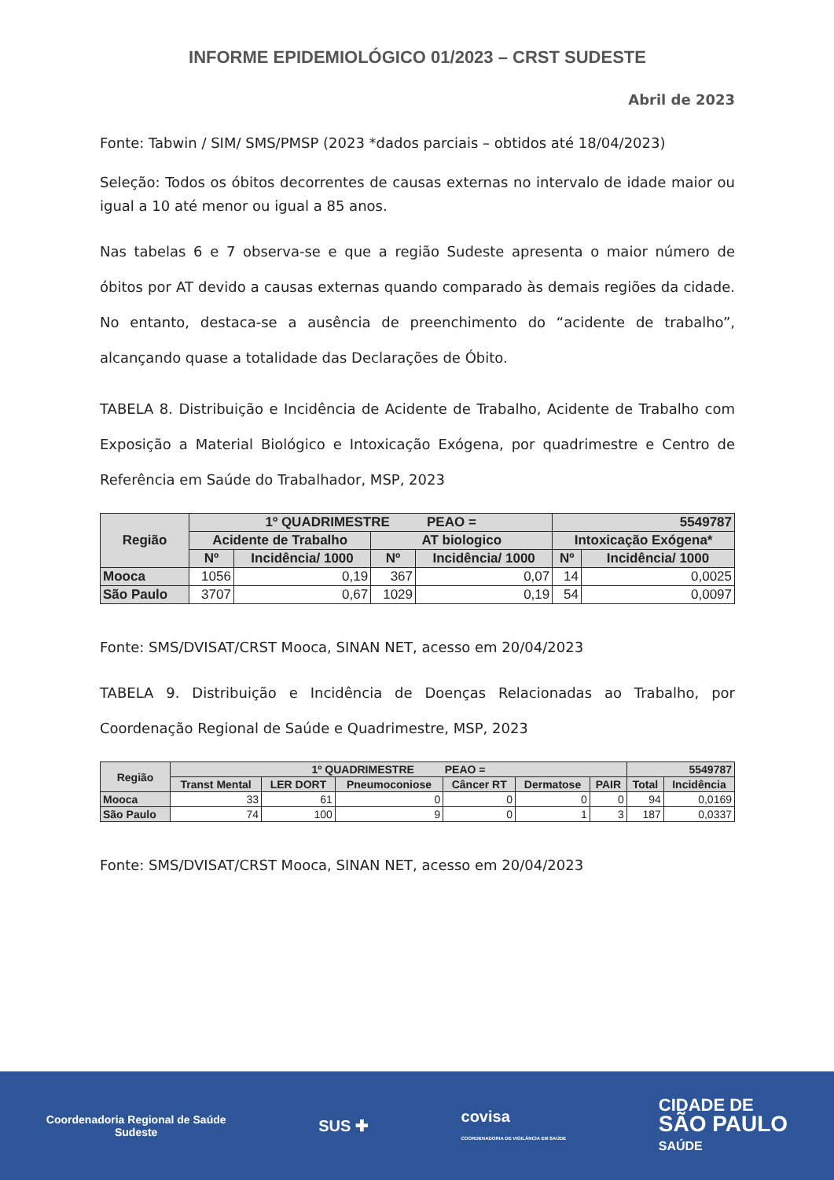INFORME EPIDEMIOLÓGICO 01/2023 – CRST SUDESTE
Abril de 2023
Fonte: Tabwin / SIM/ SMS/PMSP (2023 *dados parciais – obtidos até 18/04/2023)
Seleção: Todos os óbitos decorrentes de causas externas no intervalo de idade maior ou igual a 10 até menor ou igual a 85 anos.
Nas tabelas 6 e 7 observa-se e que a região Sudeste apresenta o maior número de óbitos por AT devido a causas externas quando comparado às demais regiões da cidade. No entanto, destaca-se a ausência de preenchimento do “acidente de trabalho”, alcançando quase a totalidade das Declarações de Óbito.
TABELA 8. Distribuição e Incidência de Acidente de Trabalho, Acidente de Trabalho com Exposição a Material Biológico e Intoxicação Exógena, por quadrimestre e Centro de Referência em Saúde do Trabalhador, MSP, 2023
| Região | 1º QUADRIMESTRE PEAO = | | | | 5549787 | |
| --- | --- | --- | --- | --- | --- | --- |
| | Acidente de Trabalho | | AT biologico | | Intoxicação Exógena* | |
| | Nº | Incidência/ 1000 | Nº | Incidência/ 1000 | Nº | Incidência/ 1000 |
| Mooca | 1056 | 0,19 | 367 | 0,07 | 14 | 0,0025 |
| São Paulo | 3707 | 0,67 | 1029 | 0,19 | 54 | 0,0097 |
Fonte: SMS/DVISAT/CRST Mooca, SINAN NET, acesso em 20/04/2023
TABELA 9. Distribuição e Incidência de Doenças Relacionadas ao Trabalho, por Coordenação Regional de Saúde e Quadrimestre, MSP, 2023
| Região | 1º QUADRIMESTRE PEAO = | | | | | | 5549787 | |
| --- | --- | --- | --- | --- | --- | --- | --- | --- |
| | Transt Mental | LER DORT | Pneumoconiose | Câncer RT | Dermatose | PAIR | Total | Incidência |
| Mooca | 33 | 61 | 0 | 0 | 0 | 0 | 94 | 0,0169 |
| São Paulo | 74 | 100 | 9 | 0 | 1 | 3 | 187 | 0,0337 |
Fonte: SMS/DVISAT/CRST Mooca, SINAN NET, acesso em 20/04/2023
Coordenadoria Regional de Saúde
Sudeste
SUS ✚
covisa
COORDENADORIA DE VIGILÂNCIA EM SAÚDE
CIDADE DE
SÃO PAULO
SAÚDE